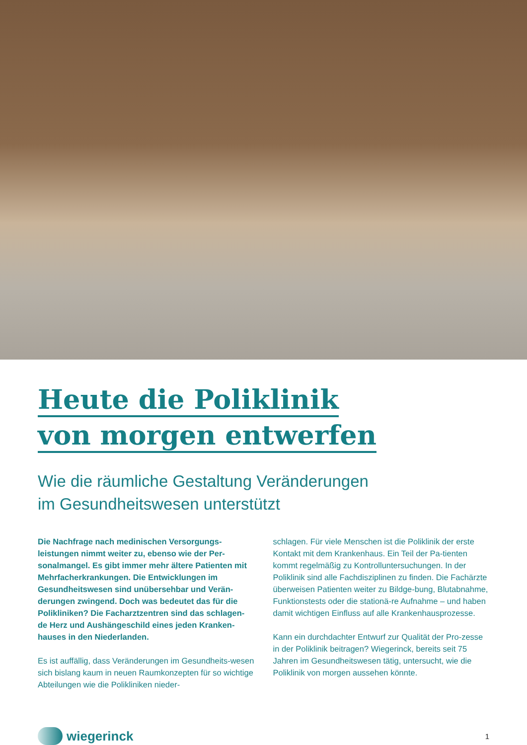Heute die Poliklinik
von morgen entwerfen
Wie die räumliche Gestaltung Veränderungen
im Gesundheitswesen unterstützt
Die Nachfrage nach medinischen Versorgungs-leistungen nimmt weiter zu, ebenso wie der Per-sonalmangel. Es gibt immer mehr ältere Patienten mit Mehrfacherkrankungen. Die Entwicklungen im Gesundheitswesen sind unübersehbar und Verän-derungen zwingend. Doch was bedeutet das für die Polikliniken? Die Facharztzentren sind das schlagen-de Herz und Aushängeschild eines jeden Kranken-hauses in den Niederlanden.
Es ist auffällig, dass Veränderungen im Gesundheits-wesen sich bislang kaum in neuen Raumkonzepten für so wichtige Abteilungen wie die Polikliniken nieder-
schlagen. Für viele Menschen ist die Poliklinik der erste Kontakt mit dem Krankenhaus. Ein Teil der Pa-tienten kommt regelmäßig zu Kontrolluntersuchungen. In der Poliklinik sind alle Fachdisziplinen zu finden. Die Fachärzte überweisen Patienten weiter zu Bildge-bung, Blutabnahme, Funktionstests oder die stationä-re Aufnahme – und haben damit wichtigen Einfluss auf alle Krankenhausprozesse.
Kann ein durchdachter Entwurf zur Qualität der Pro-zesse in der Poliklinik beitragen? Wiegerinck, bereits seit 75 Jahren im Gesundheitswesen tätig, untersucht, wie die Poliklinik von morgen aussehen könnte.
wiegerinck
1